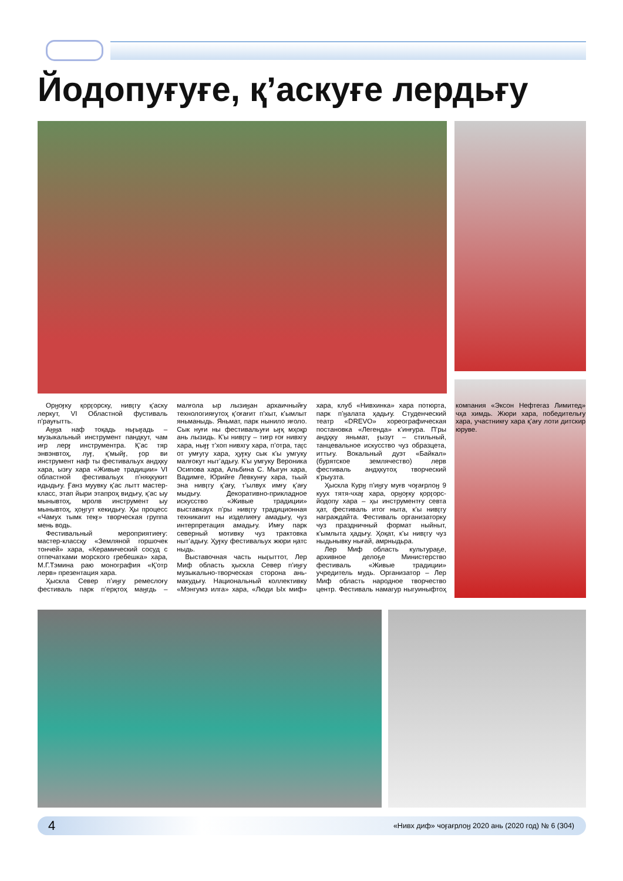Йодопуғуғе, қ’аскуғе лердьғу
Орӈоӻку қорӷорску, нивӷгу қ’аску леркут, VI Областной фустиваль п’рауғытть.
Аӈӈа наф тоқадь ньӻыӻадь – музыкальный инструмент пандкут, чам иғр лерӻ инструментра. Қ’ас тяр энвэнвтоҳ, луӻ, қ’мыйӻ, ӻор ви инструмент наф ты фестивальух андҳку хара, ызғу хара «Живые традиции» VI областной фестивальух п’няҳкукит идыдьғу. Ӻанз муувку қ’ас лытт мастер-класс, этап йыри этапроҳ видьғу, қ’ас ыу мынывтоҳ, мролв инструмент ыу мынывтоҳ, ҳоӈгут кекидьғу. Ҳы процесс «Чамух тымк текӻ» творческая группа мень водь.
Фестивальный мероприятиеғу: мастер-классқу «Земляной горшочек тончей» хара, «Керамический сосуд с отпечатками морского гребешка» хара, М.Г.Тэмина раю монография «Қ’отр лерв» презентация хара.
Ҳыскла Север п’иӈгу ремеслоғу фестиваль парк п’ерқтоҳ маӈгдь – малғола ыр лызиӈан архаичныйғу технологияғутоҳ қ’оғағит п’хыт, к’ымлыт яньманыдь. Яньмат, парк нынило яғоло. Сык нуғи ны фестивальуғи ыӻқ мҳоқр ань лызидь. К’ы нивӷгу – тиғр ғоғ нивхгу хара, ныӻӻ т’хоп нивхгу хара, п’отра, таӷс от умғугу хара, ҳуӻку сык к’ы умгуку малғокут ныт’адьғу. К’ы умгуку Вероника Осипова хара, Альбина С. Мыгун хара, Вадимғе, Юрийғе Левкунғу хара, тьый эна нивӷгу қ’ағу, т’ылвух имғу қ’ағу мыдьғу. Декоративно-прикладное искусство «Живые традиции» выставкаух п’ры нивӷгу традиционная техникағит ны изделиеғу амадьғу, чуз интерпретация амадьғу. Имғу парк северный мотивку чуз трактовка ныт’адьғу. Ҳуӻку фестивальух жюри ңатс ныдь.
Выставочная часть ныӷыттот, Лер Миф область ҳыскла Север п’иӈгу музыкально-творческая сторона ань­макудьғу. Национальный коллективку «Мэнгумэ илга» хара, «Люди Ых миф» хара, клуб «Нивхинка» хара потюрта, парк п’ӈалата ҳадьғу. Студенческий театр «DREVO» хореографическая постановка «Легенда» к’инғура. П’ры андҳку яньмат, ӻызут – стильный, танцевальное искусство чуз образцета, иттьғу. Вокальный дуэт «Байкал» (бурятское землячество) лерв фестиваль андҳкутоҳ творческий к’рыузта.
Ҳыскла Курӈ п’иӈгу муғв чоӻағрлоӈ 9 куух тятя-чхаӻ хара, орӈоӻку қорӷорс­йодопу хара – ҳы инструментғу севта ҳат, фестиваль итог ныта, к’ы нивӷгу награждайта. Фестиваль организаторку чуз праздничный формат ныйныт, к’ымлыта ҳадьғу. Ҳоқат, к’ы нивӷгу чуз ныдьнывку нығай, амрныдьра.
Лер Миф область культураҕе, архивное делоҕе Министерство фестиваль «Живые традиции» учредитель мудь. Организатор – Лер Миф область народное творчество центр. Фестиваль намагур ныгуиныфтоҳ компания «Эксон Нефтегаз Лимитед» чҳа химдь. Жюри хара, победительғу хара, участникғу хара қ’ағу лоти дитскир юруве.
4 «Нивх диф» чоӻағрлоӈ 2020 ань (2020 год) № 6 (304)